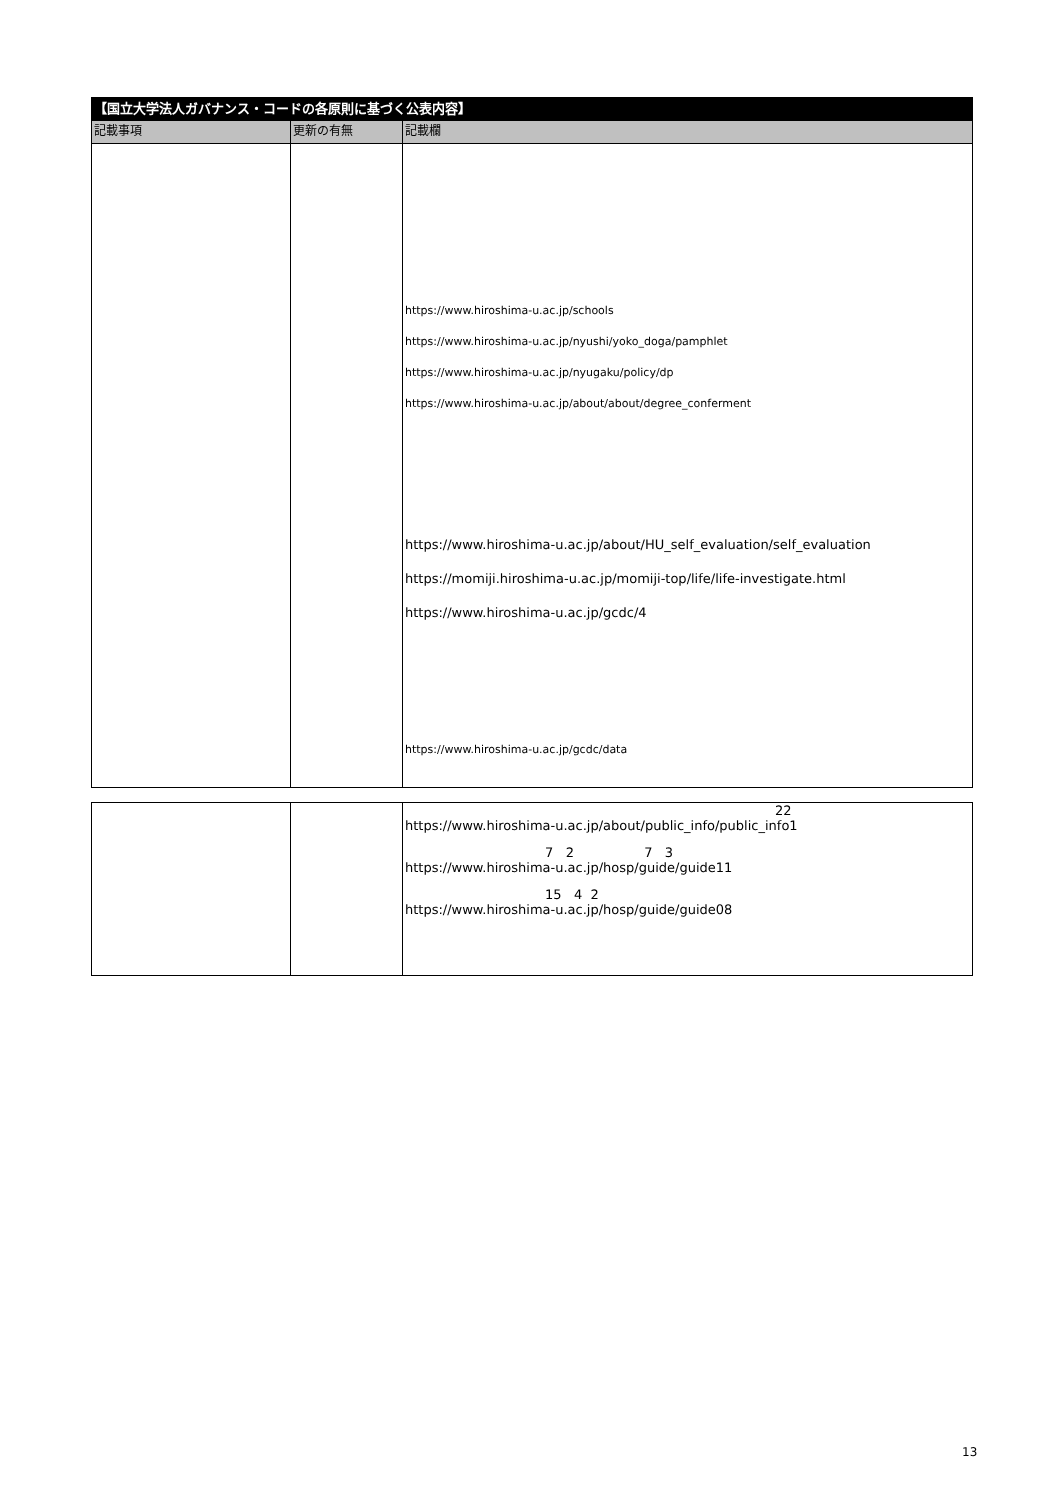| 【国立大学法人ガバナンス・コードの各原則に基づく公表内容】 | | |
| --- | --- | --- |
| 記載事項 | 更新の有無 | 記載欄 |
| | | https://www.hiroshima-u.ac.jp/schools https://www.hiroshima-u.ac.jp/nyushi/yoko_doga/pamphlet https://www.hiroshima-u.ac.jp/nyugaku/policy/dp https://www.hiroshima-u.ac.jp/about/about/degree_conferment https://www.hiroshima-u.ac.jp/about/HU_self_evaluation/self_evaluation https://momiji.hiroshima-u.ac.jp/momiji-top/life/life-investigate.html https://www.hiroshima-u.ac.jp/gcdc/4 https://www.hiroshima-u.ac.jp/gcdc/data |
| | | 22 https://www.hiroshima-u.ac.jp/about/public_info/public_info1 7 2 7 3 https://www.hiroshima-u.ac.jp/hosp/guide/guide11 15 4 2 https://www.hiroshima-u.ac.jp/hosp/guide/guide08 |
13